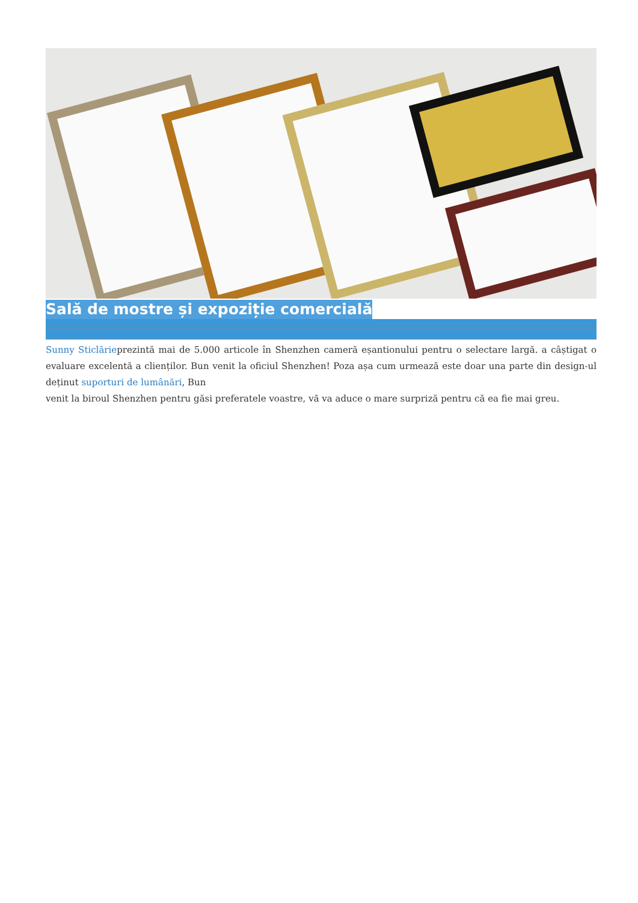Sală de mostre și expoziție comercială
Sunny Sticlărieprezintă mai de 5.000 articole în Shenzhen cameră eșantionului pentru o selectare largă. a câștigat o evaluare excelentă a clienților. Bun venit la oficiul Shenzhen! Poza așa cum urmează este doar una parte din design-ul deținut suporturi de lumânări, Bun
venit la biroul Shenzhen pentru găsi preferatele voastre, vă va aduce o mare surpriză pentru că ea fie mai greu.